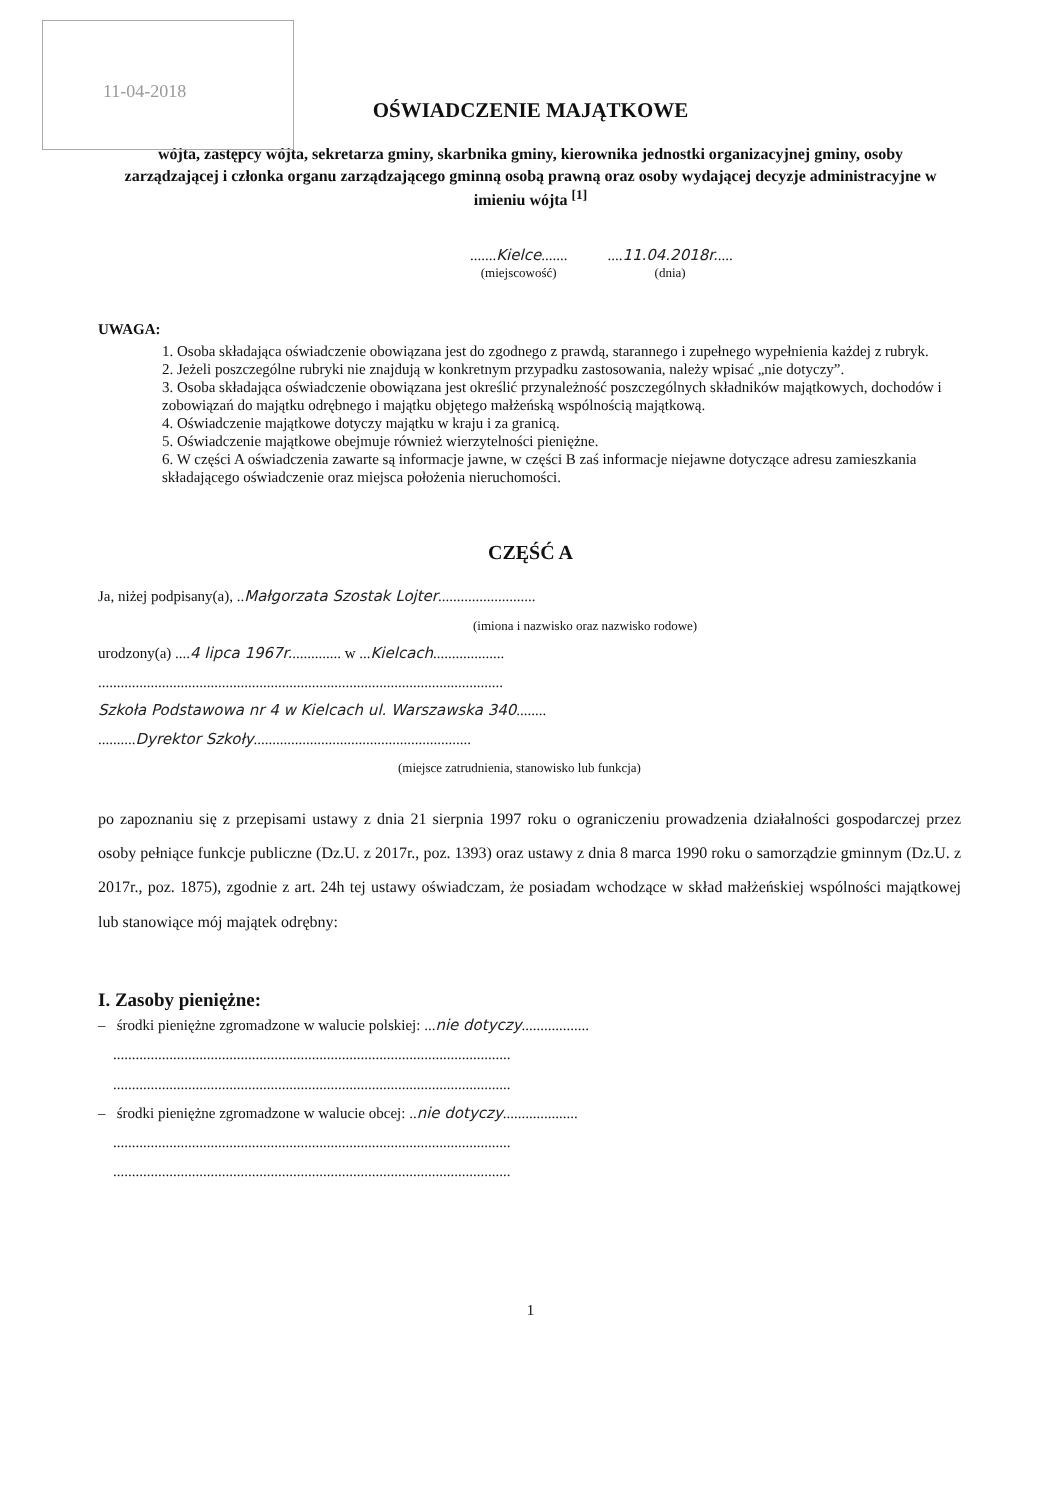11-04-2018
OŚWIADCZENIE MAJĄTKOWE
wójta, zastępcy wójta, sekretarza gminy, skarbnika gminy, kierownika jednostki organizacyjnej gminy, osoby zarządzającej i członka organu zarządzającego gminną osobą prawną oraz osoby wydającej decyzje administracyjne w imieniu wójta <sup>[1]</sup>
.......Kielce.......
(miejscowość)
....11.04.2018r.....
(dnia)
UWAGA:
1. Osoba składająca oświadczenie obowiązana jest do zgodnego z prawdą, starannego i zupełnego wypełnienia każdej z rubryk.
2. Jeżeli poszczególne rubryki nie znajdują w konkretnym przypadku zastosowania, należy wpisać „nie dotyczy”.
3. Osoba składająca oświadczenie obowiązana jest określić przynależność poszczególnych składników majątkowych, dochodów i zobowiązań do majątku odrębnego i majątku objętego małżeńską wspólnością majątkową.
4. Oświadczenie majątkowe dotyczy majątku w kraju i za granicą.
5. Oświadczenie majątkowe obejmuje również wierzytelności pieniężne.
6. W części A oświadczenia zawarte są informacje jawne, w części B zaś informacje niejawne dotyczące adresu zamieszkania składającego oświadczenie oraz miejsca położenia nieruchomości.
CZĘŚĆ A
Ja, niżej podpisany(a), ..Małgorzata Szostak Lojter..........................
(imiona i nazwisko oraz nazwisko rodowe)
urodzony(a) ....4 lipca 1967r.............. w ...Kielcach...................
............................................................................................................
Szkoła Podstawowa nr 4 w Kielcach ul. Warszawska 340........
..........Dyrektor Szkoły..........................................................
(miejsce zatrudnienia, stanowisko lub funkcja)
po zapoznaniu się z przepisami ustawy z dnia 21 sierpnia 1997 roku o ograniczeniu prowadzenia działalności gospodarczej przez osoby pełniące funkcje publiczne (Dz.U. z 2017r., poz. 1393) oraz ustawy z dnia 8 marca 1990 roku o samorządzie gminnym (Dz.U. z 2017r., poz. 1875), zgodnie z art. 24h tej ustawy oświadczam, że posiadam wchodzące w skład małżeńskiej wspólności majątkowej lub stanowiące mój majątek odrębny:
I. Zasoby pieniężne:
– środki pieniężne zgromadzone w walucie polskiej: ...nie dotyczy..................
..........................................................................................................
..........................................................................................................
– środki pieniężne zgromadzone w walucie obcej: ..nie dotyczy....................
..........................................................................................................
..........................................................................................................
1